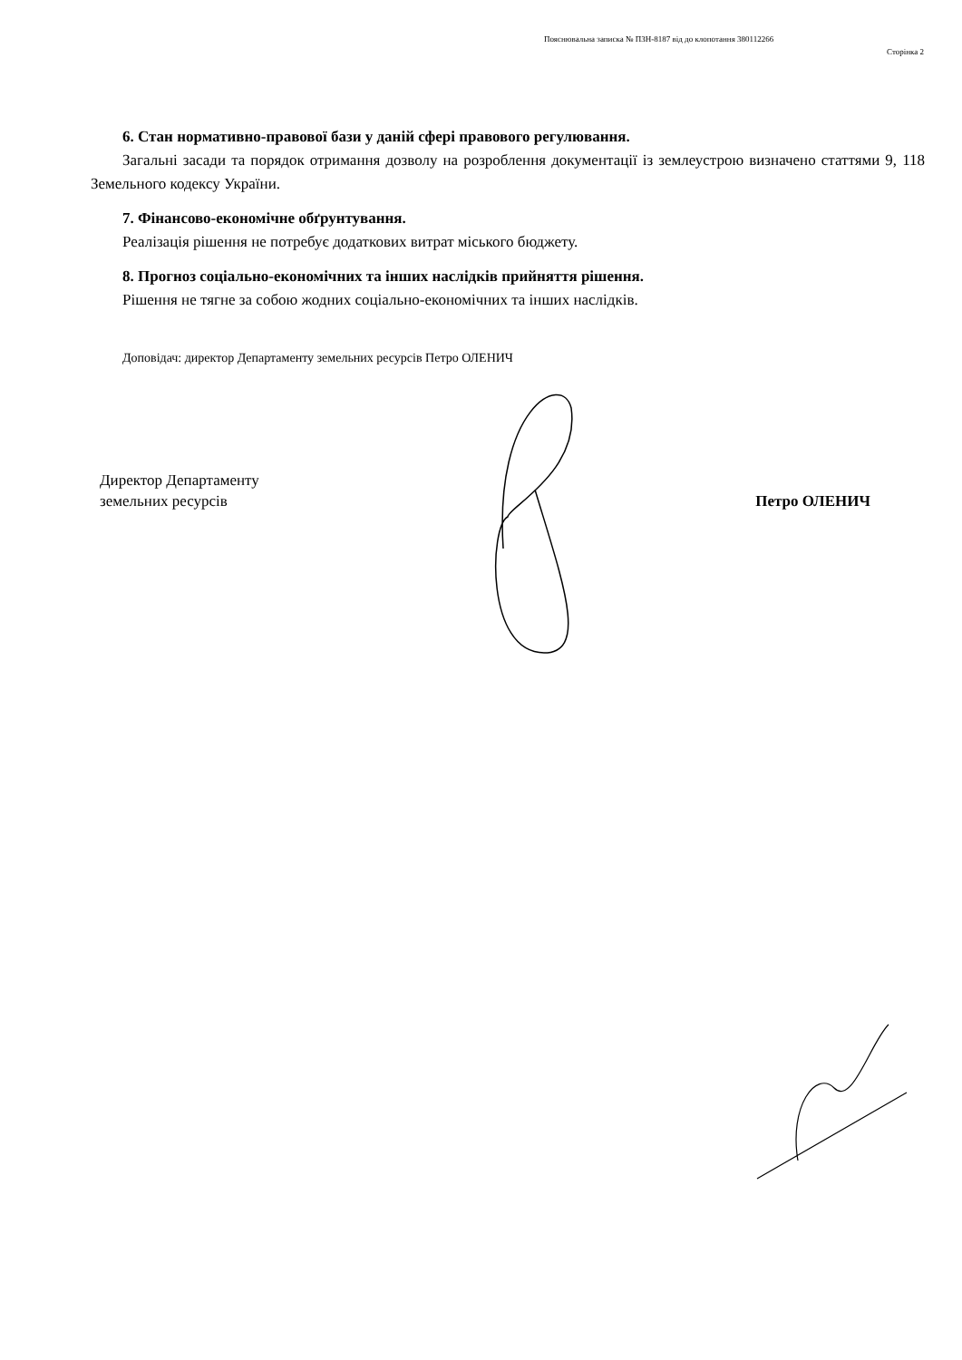Пояснювальна записка № ПЗН-8187 від до клопотання 380112266
Сторінка 2
6. Стан нормативно-правової бази у даній сфері правового регулювання.
Загальні засади та порядок отримання дозволу на розроблення документації із землеустрою визначено статтями 9, 118 Земельного кодексу України.
7. Фінансово-економічне обґрунтування.
Реалізація рішення не потребує додаткових витрат міського бюджету.
8. Прогноз соціально-економічних та інших наслідків прийняття рішення.
Рішення не тягне за собою жодних соціально-економічних та інших наслідків.
Доповідач: директор Департаменту земельних ресурсів Петро ОЛЕНИЧ
Директор Департаменту
земельних ресурсів
Петро ОЛЕНИЧ